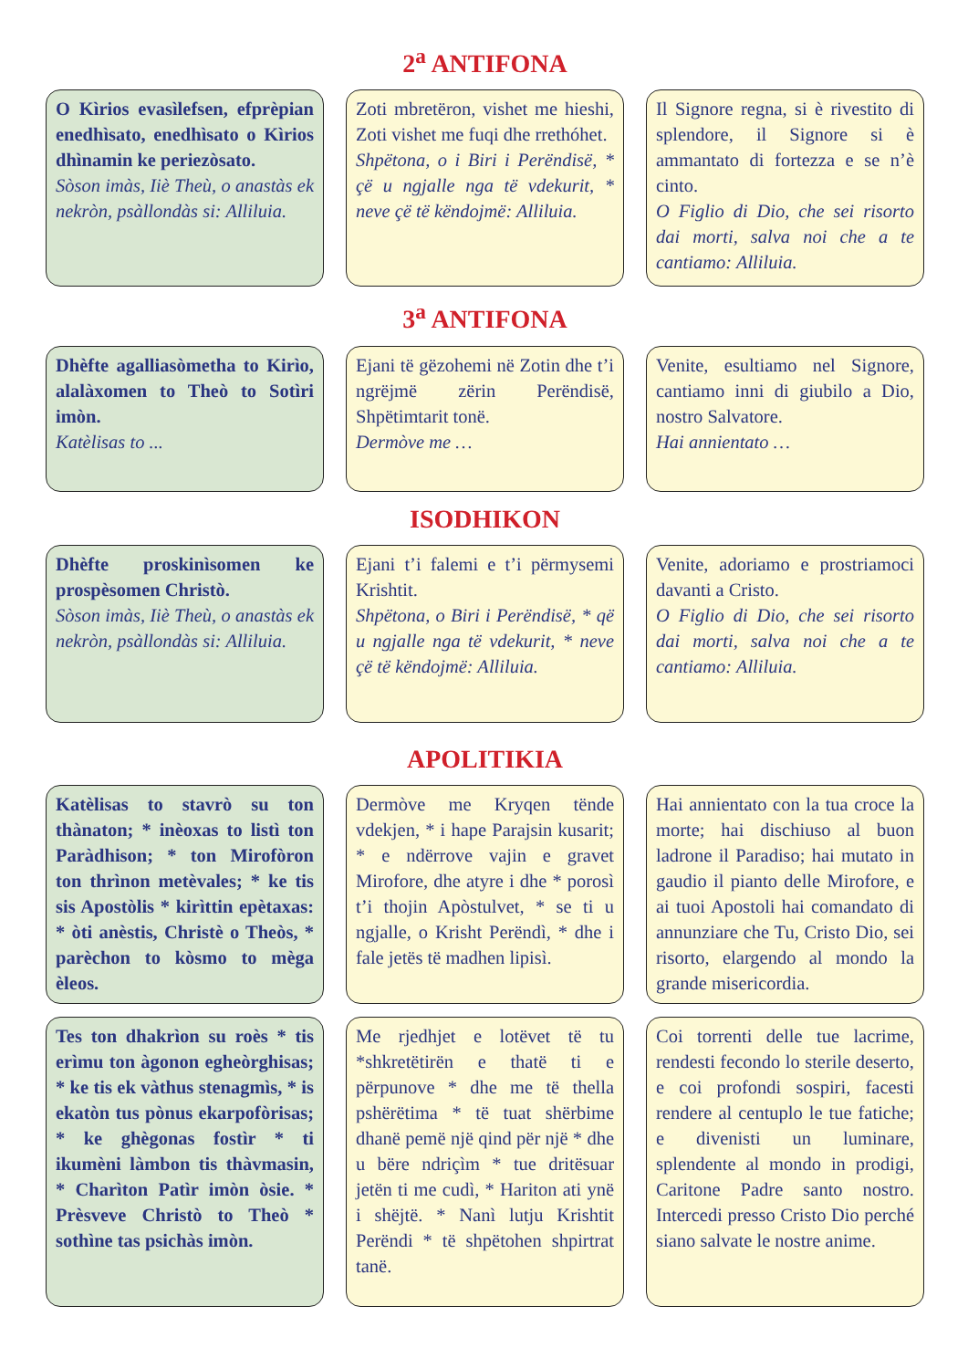2<sup>a</sup> ANTIFONA
O Kìrios evasìlefsen, efprèpian enedhìsato, enedhìsato o Kìrios dhìnamin ke periezòsato.
Sòson imàs, Iiè Theù, o anastàs ek nekròn, psàllondàs si: Alliluia.
Zoti mbretëron, vishet me hieshi, Zoti vishet me fuqi dhe rrethóhet.
Shpëtona, o i Biri i Perëndisë, * çë u ngjalle nga të vdekurit, * neve çë të këndojmë: Alliluia.
Il Signore regna, si è rivestito di splendore, il Signore si è ammantato di fortezza e se n’è cinto.
O Figlio di Dio, che sei risorto dai morti, salva noi che a te cantiamo: Alliluia.
3<sup>a</sup> ANTIFONA
Dhèfte agalliasòmetha to Kirìo, alalàxomen to Theò to Sotìri imòn.
Katèlisas to ...
Ejani të gëzohemi në Zotin dhe t’i ngrëjmë zërin Perëndisë, Shpëtimtarit tonë.
Dermòve me …
Venite, esultiamo nel Signore, cantiamo inni di giubilo a Dio, nostro Salvatore.
Hai annientato …
ISODHIKON
Dhèfte proskinìsomen ke prospèsomen Christò.
Sòson imàs, Iiè Theù, o anastàs ek nekròn, psàllondàs si: Alliluia.
Ejani t’i falemi e t’i përmysemi Krishtit.
Shpëtona, o Biri i Perëndisë, * që u ngjalle nga të vdekurit, * neve çë të këndojmë: Alliluia.
Venite, adoriamo e prostriamoci davanti a Cristo.
O Figlio di Dio, che sei risorto dai morti, salva noi che a te cantiamo: Alliluia.
APOLITIKIA
Katèlisas to stavrò su ton thànaton; * inèoxas to listì ton Paràdhison; * ton Mirofòron ton thrìnon metèvales; * ke tis sis Apostòlis * kirìttin epètaxas: * òti anèstis, Christè o Theòs, * parèchon to kòsmo to mèga èleos.
Dermòve me Kryqen tënde vdekjen, * i hape Parajsin kusarit; * e ndërrove vajin e gravet Mirofore, dhe atyre i dhe * porosì t’i thojin Apòstulvet, * se ti u ngjalle, o Krisht Perëndì, * dhe i fale jetës të madhen lipisì.
Hai annientato con la tua croce la morte; hai dischiuso al buon ladrone il Paradiso; hai mutato in gaudio il pianto delle Mirofore, e ai tuoi Apostoli hai comandato di annunziare che Tu, Cristo Dio, sei risorto, elargendo al mondo la grande misericordia.
Tes ton dhakrìon su roès * tis erìmu ton àgonon egheòrghisas; * ke tis ek vàthus stenagmìs, * is ekatòn tus pònus ekarpofòrisas; * ke ghègonas fostìr * ti ikumèni làmbon tis thàvmasin, * Charìton Patìr imòn òsie. * Prèsveve Christò to Theò * sothìne tas psichàs imòn.
Me rjedhjet e lotëvet të tu *shkretëtirën e thatë ti e përpunove * dhe me të thella pshërëtima * të tuat shërbime dhanë pemë një qind për një * dhe u bëre ndriçìm * tue dritësuar jetën ti me cudì, * Hariton ati ynë i shëjtë. * Nanì lutju Krishtit Perëndi * të shpëtohen shpirtrat tanë.
Coi torrenti delle tue lacrime, rendesti fecondo lo sterile deserto, e coi profondi sospiri, facesti rendere al centuplo le tue fatiche; e divenisti un luminare, splendente al mondo in prodigi, Caritone Padre santo nostro. Intercedi presso Cristo Dio perché siano salvate le nostre anime.